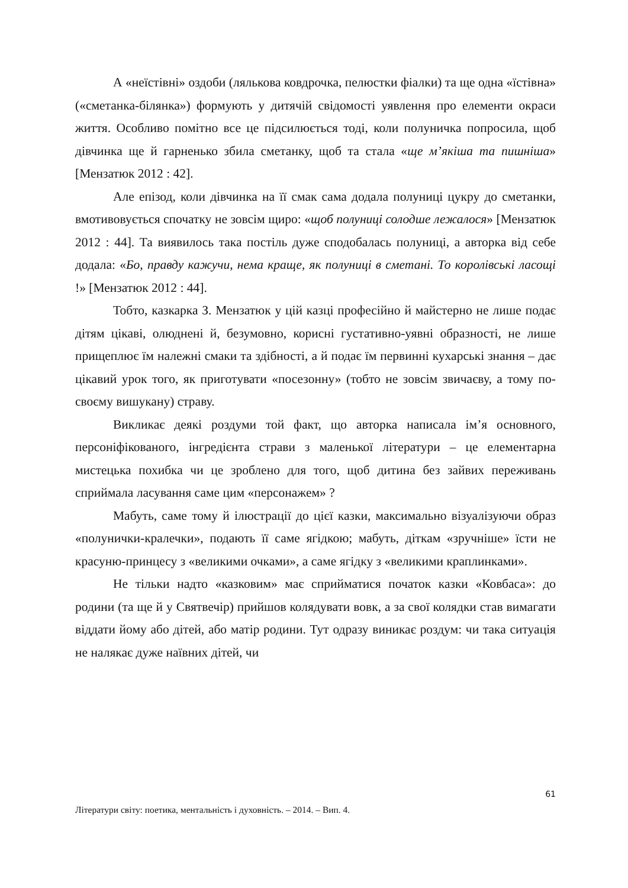А «неїстівні» оздоби (лялькова ковдрочка, пелюстки фіалки) та ще одна «їстівна» («сметанка-білянка») формують у дитячій свідомості уявлення про елементи окраси життя. Особливо помітно все це підсилюється тоді, коли полуничка попросила, щоб дівчинка ще й гарненько збила сметанку, щоб та стала «ще м’якіша та пишніша» [Мензатюк 2012 : 42].
Але епізод, коли дівчинка на її смак сама додала полуниці цукру до сметанки, вмотивовується спочатку не зовсім щиро: «щоб полуниці солодше лежалося» [Мензатюк 2012 : 44]. Та виявилось така постіль дуже сподобалась полуниці, а авторка від себе додала: «Бо, правду кажучи, нема краще, як полуниці в сметані. То королівські ласощі !» [Мензатюк 2012 : 44].
Тобто, казкарка З. Мензатюк у цій казці професійно й майстерно не лише подає дітям цікаві, олюднені й, безумовно, корисні густативно-уявні образності, не лише прищеплює їм належні смаки та здібності, а й подає їм первинні кухарські знання – дає цікавий урок того, як приготувати «посезонну» (тобто не зовсім звичаєву, а тому по-своєму вишукану) страву.
Викликає деякі роздуми той факт, що авторка написала ім’я основного, персоніфікованого, інгредієнта страви з маленької літератури – це елементарна мистецька похибка чи це зроблено для того, щоб дитина без зайвих переживань сприймала ласування саме цим «персонажем» ?
Мабуть, саме тому й ілюстрації до цієї казки, максимально візуалізуючи образ «полунички-кралечки», подають її саме ягідкою; мабуть, діткам «зручніше» їсти не красуню-принцесу з «великими очками», а саме ягідку з «великими краплинками».
Не тільки надто «казковим» має сприйматися початок казки «Ковбаса»: до родини (та ще й у Святвечір) прийшов колядувати вовк, а за свої колядки став вимагати віддати йому або дітей, або матір родини. Тут одразу виникає роздум: чи така ситуація не налякає дуже наївних дітей, чи
61
Літератури світу: поетика, ментальність і духовність. – 2014. – Вип. 4.